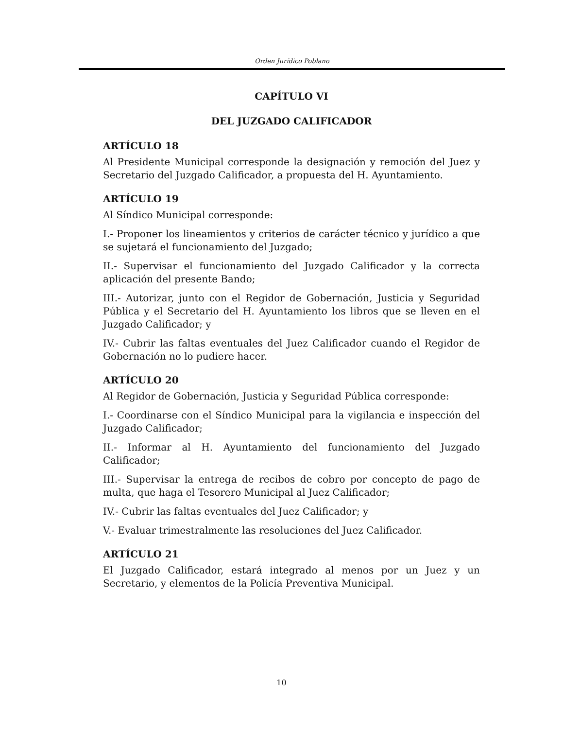Orden Jurídico Poblano
CAPÍTULO VI
DEL JUZGADO CALIFICADOR
ARTÍCULO 18
Al Presidente Municipal corresponde la designación y remoción del Juez y Secretario del Juzgado Calificador, a propuesta del H. Ayuntamiento.
ARTÍCULO 19
Al Síndico Municipal corresponde:
I.- Proponer los lineamientos y criterios de carácter técnico y jurídico a que se sujetará el funcionamiento del Juzgado;
II.- Supervisar el funcionamiento del Juzgado Calificador y la correcta aplicación del presente Bando;
III.- Autorizar, junto con el Regidor de Gobernación, Justicia y Seguridad Pública y el Secretario del H. Ayuntamiento los libros que se lleven en el Juzgado Calificador; y
IV.- Cubrir las faltas eventuales del Juez Calificador cuando el Regidor de Gobernación no lo pudiere hacer.
ARTÍCULO 20
Al Regidor de Gobernación, Justicia y Seguridad Pública corresponde:
I.- Coordinarse con el Síndico Municipal para la vigilancia e inspección del Juzgado Calificador;
II.- Informar al H. Ayuntamiento del funcionamiento del Juzgado Calificador;
III.- Supervisar la entrega de recibos de cobro por concepto de pago de multa, que haga el Tesorero Municipal al Juez Calificador;
IV.- Cubrir las faltas eventuales del Juez Calificador; y
V.- Evaluar trimestralmente las resoluciones del Juez Calificador.
ARTÍCULO 21
El Juzgado Calificador, estará integrado al menos por un Juez y un Secretario, y elementos de la Policía Preventiva Municipal.
10